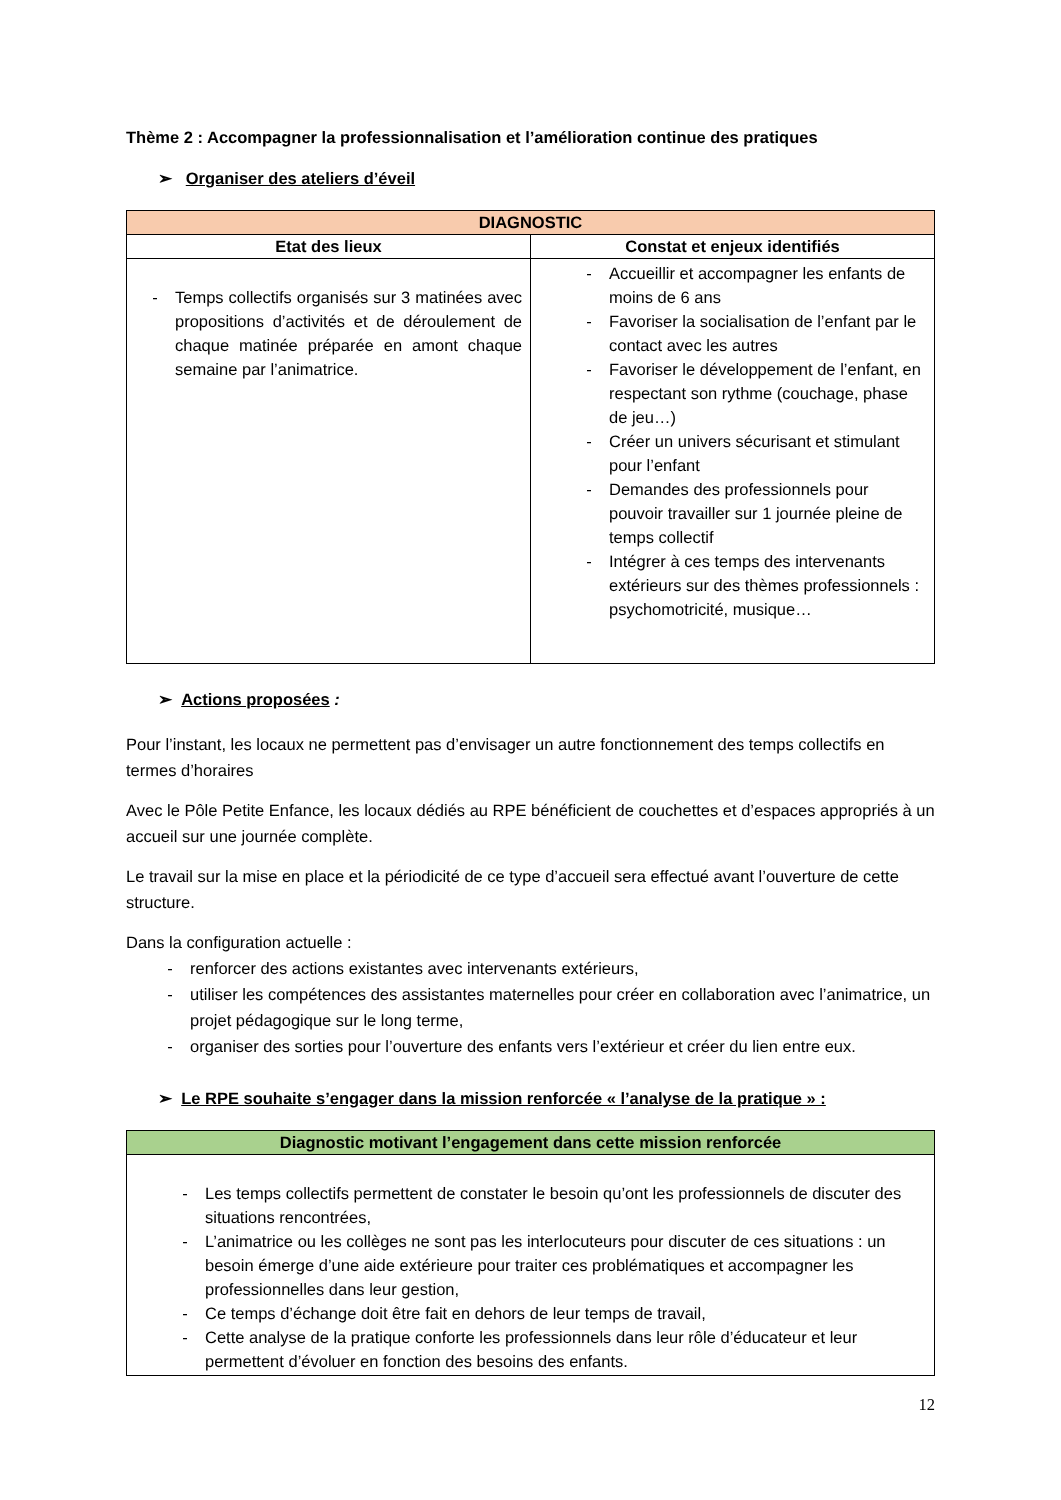Thème 2 : Accompagner la professionnalisation et l’amélioration continue des pratiques
➢ Organiser des ateliers d’éveil
| DIAGNOSTIC | |
| --- | --- |
| Etat des lieux | Constat et enjeux identifiés |
| - Temps collectifs organisés sur 3 matinées avec propositions d’activités et de déroulement de chaque matinée préparée en amont chaque semaine par l’animatrice. | - Accueillir et accompagner les enfants de moins de 6 ans - Favoriser la socialisation de l’enfant par le contact avec les autres - Favoriser le développement de l’enfant, en respectant son rythme (couchage, phase de jeu…) - Créer un univers sécurisant et stimulant pour l’enfant - Demandes des professionnels pour pouvoir travailler sur 1 journée pleine de temps collectif - Intégrer à ces temps des intervenants extérieurs sur des thèmes professionnels : psychomotricité, musique… |
➢ Actions proposées :
Pour l’instant, les locaux ne permettent pas d’envisager un autre fonctionnement des temps collectifs en termes d’horaires
Avec le Pôle Petite Enfance, les locaux dédiés au RPE bénéficient de couchettes et d’espaces appropriés à un accueil sur une journée complète.
Le travail sur la mise en place et la périodicité de ce type d’accueil sera effectué avant l’ouverture de cette structure.
Dans la configuration actuelle :
- renforcer des actions existantes avec intervenants extérieurs,
- utiliser les compétences des assistantes maternelles pour créer en collaboration avec l’animatrice, un projet pédagogique sur le long terme,
- organiser des sorties pour l’ouverture des enfants vers l’extérieur et créer du lien entre eux.
➢ Le RPE souhaite s’engager dans la mission renforcée « l’analyse de la pratique » :
| Diagnostic motivant l’engagement dans cette mission renforcée |
| --- |
| - Les temps collectifs permettent de constater le besoin qu’ont les professionnels de discuter des situations rencontrées, - L’animatrice ou les collèges ne sont pas les interlocuteurs pour discuter de ces situations : un besoin émerge d’une aide extérieure pour traiter ces problématiques et accompagner les professionnelles dans leur gestion, - Ce temps d’échange doit être fait en dehors de leur temps de travail, - Cette analyse de la pratique conforte les professionnels dans leur rôle d’éducateur et leur permettent d’évoluer en fonction des besoins des enfants. |
12